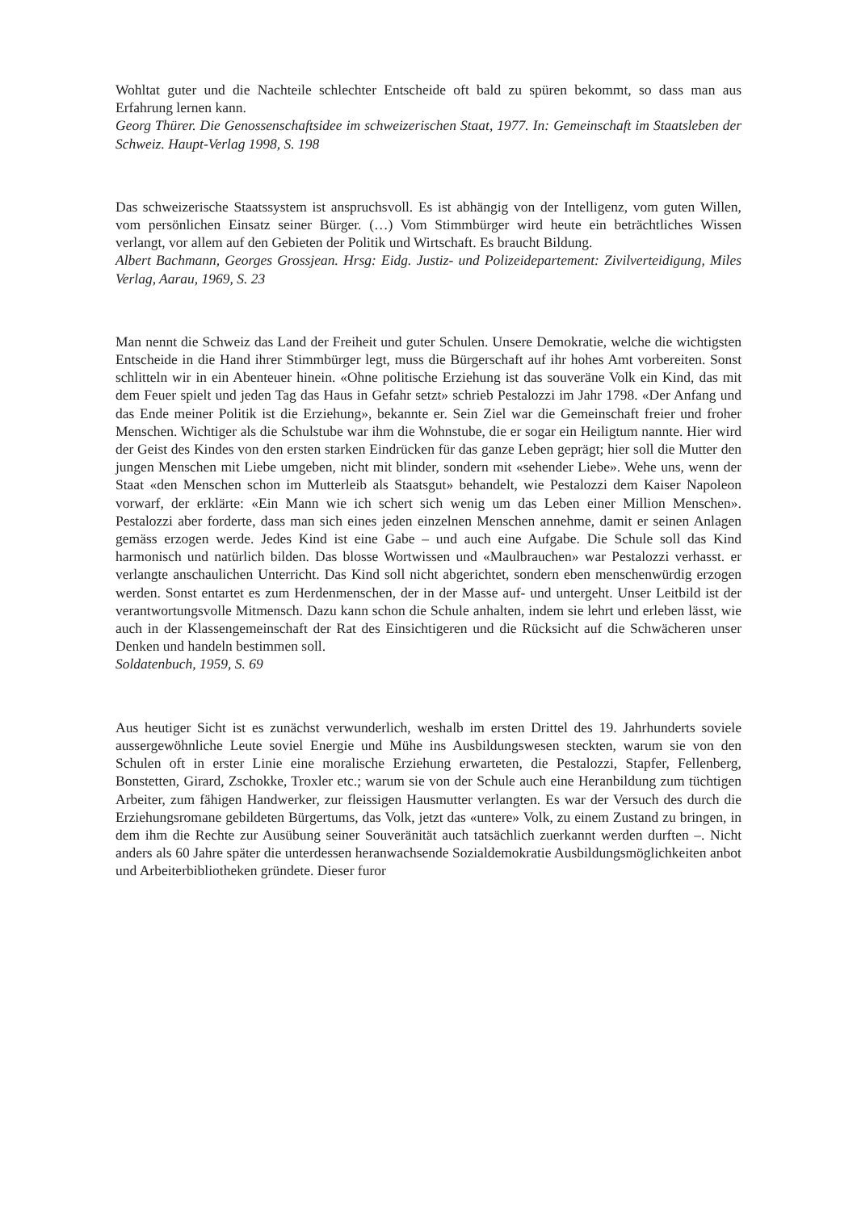Wohltat guter und die Nachteile schlechter Entscheide oft bald zu spüren bekommt, so dass man aus Erfahrung lernen kann.
Georg Thürer. Die Genossenschaftsidee im schweizerischen Staat, 1977. In: Gemeinschaft im Staatsleben der Schweiz. Haupt-Verlag 1998, S. 198
Das schweizerische Staatssystem ist anspruchsvoll. Es ist abhängig von der Intelligenz, vom guten Willen, vom persönlichen Einsatz seiner Bürger. (…) Vom Stimmbürger wird heute ein beträchtliches Wissen verlangt, vor allem auf den Gebieten der Politik und Wirtschaft. Es braucht Bildung.
Albert Bachmann, Georges Grossjean. Hrsg: Eidg. Justiz- und Polizeidepartement: Zivilverteidigung, Miles Verlag, Aarau, 1969, S. 23
Man nennt die Schweiz das Land der Freiheit und guter Schulen. Unsere Demokratie, welche die wichtigsten Entscheide in die Hand ihrer Stimmbürger legt, muss die Bürgerschaft auf ihr hohes Amt vorbereiten. Sonst schlitteln wir in ein Abenteuer hinein. «Ohne politische Erziehung ist das souveräne Volk ein Kind, das mit dem Feuer spielt und jeden Tag das Haus in Gefahr setzt» schrieb Pestalozzi im Jahr 1798. «Der Anfang und das Ende meiner Politik ist die Erziehung», bekannte er. Sein Ziel war die Gemeinschaft freier und froher Menschen. Wichtiger als die Schulstube war ihm die Wohnstube, die er sogar ein Heiligtum nannte. Hier wird der Geist des Kindes von den ersten starken Eindrücken für das ganze Leben geprägt; hier soll die Mutter den jungen Menschen mit Liebe umgeben, nicht mit blinder, sondern mit «sehender Liebe». Wehe uns, wenn der Staat «den Menschen schon im Mutterleib als Staatsgut» behandelt, wie Pestalozzi dem Kaiser Napoleon vorwarf, der erklärte: «Ein Mann wie ich schert sich wenig um das Leben einer Million Menschen». Pestalozzi aber forderte, dass man sich eines jeden einzelnen Menschen annehme, damit er seinen Anlagen gemäss erzogen werde. Jedes Kind ist eine Gabe – und auch eine Aufgabe. Die Schule soll das Kind harmonisch und natürlich bilden. Das blosse Wortwissen und «Maulbrauchen» war Pestalozzi verhasst. er verlangte anschaulichen Unterricht. Das Kind soll nicht abgerichtet, sondern eben menschenwürdig erzogen werden. Sonst entartet es zum Herdenmenschen, der in der Masse auf- und untergeht. Unser Leitbild ist der verantwortungsvolle Mitmensch. Dazu kann schon die Schule anhalten, indem sie lehrt und erleben lässt, wie auch in der Klassengemeinschaft der Rat des Einsichtigeren und die Rücksicht auf die Schwächeren unser Denken und handeln bestimmen soll.
Soldatenbuch, 1959, S. 69
Aus heutiger Sicht ist es zunächst verwunderlich, weshalb im ersten Drittel des 19. Jahrhunderts soviele aussergewöhnliche Leute soviel Energie und Mühe ins Ausbildungswesen steckten, warum sie von den Schulen oft in erster Linie eine moralische Erziehung erwarteten, die Pestalozzi, Stapfer, Fellenberg, Bonstetten, Girard, Zschokke, Troxler etc.; warum sie von der Schule auch eine Heranbildung zum tüchtigen Arbeiter, zum fähigen Handwerker, zur fleissigen Hausmutter verlangten. Es war der Versuch des durch die Erziehungsromane gebildeten Bürgertums, das Volk, jetzt das «untere» Volk, zu einem Zustand zu bringen, in dem ihm die Rechte zur Ausübung seiner Souveränität auch tatsächlich zuerkannt werden durften –. Nicht anders als 60 Jahre später die unterdessen heranwachsende Sozialdemokratie Ausbildungsmöglichkeiten anbot und Arbeiterbibliotheken gründete. Dieser furor